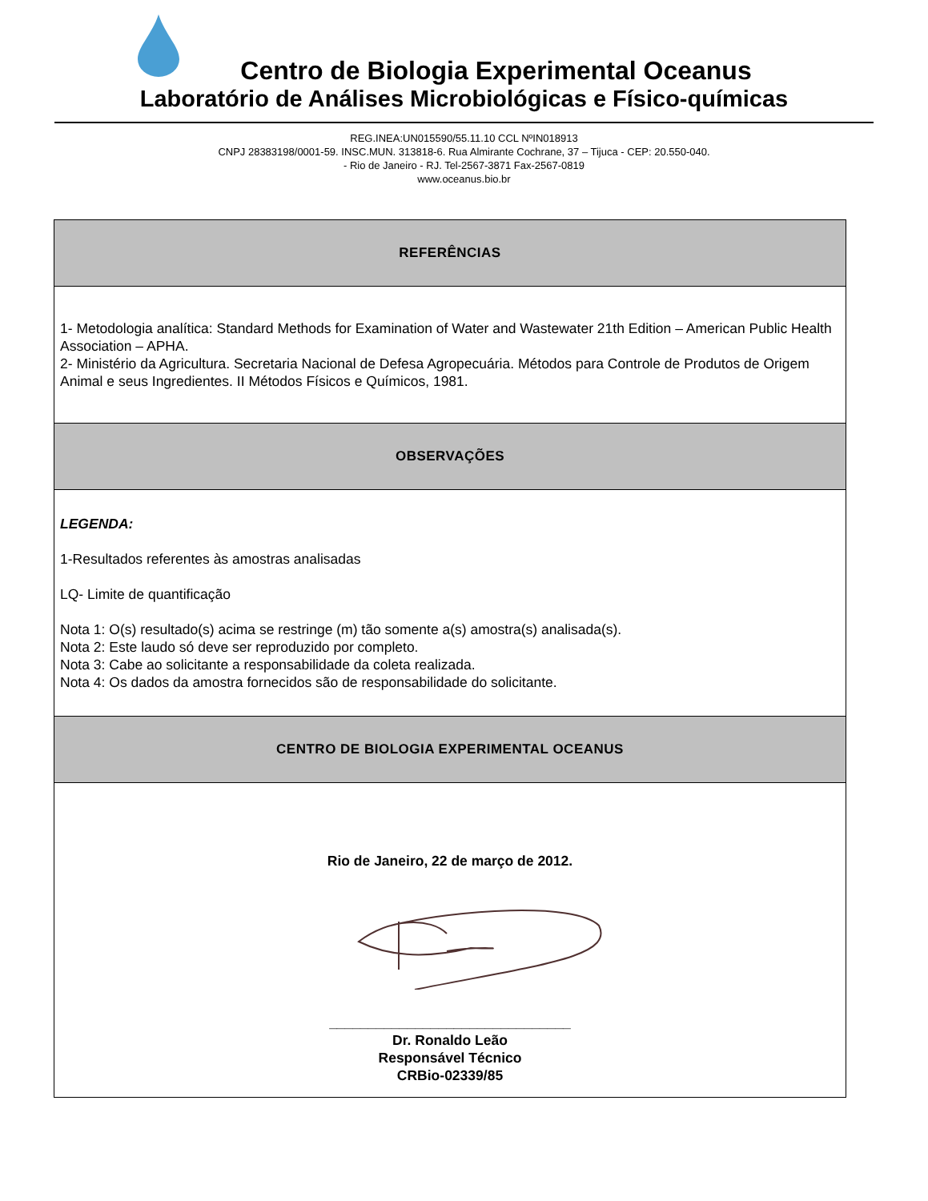Centro de Biologia Experimental Oceanus
Laboratório de Análises Microbiológicas e Físico-químicas
REG.INEA:UN015590/55.11.10 CCL NºIN018913
CNPJ 28383198/0001-59. INSC.MUN. 313818-6. Rua Almirante Cochrane, 37 – Tijuca - CEP: 20.550-040.
- Rio de Janeiro - RJ. Tel-2567-3871 Fax-2567-0819
www.oceanus.bio.br
| REFERÊNCIAS |
| --- |
| 1- Metodologia analítica: Standard Methods for Examination of Water and Wastewater 21th Edition – American Public Health Association – APHA. 2- Ministério da Agricultura. Secretaria Nacional de Defesa Agropecuária. Métodos para Controle de Produtos de Origem Animal e seus Ingredientes. II Métodos Físicos e Químicos, 1981. |
| OBSERVAÇÕES |
| LEGENDA: 1-Resultados referentes às amostras analisadas LQ- Limite de quantificação Nota 1: O(s) resultado(s) acima se restringe (m) tão somente a(s) amostra(s) analisada(s). Nota 2: Este laudo só deve ser reproduzido por completo. Nota 3: Cabe ao solicitante a responsabilidade da coleta realizada. Nota 4: Os dados da amostra fornecidos são de responsabilidade do solicitante. |
| CENTRO DE BIOLOGIA EXPERIMENTAL OCEANUS |
| Rio de Janeiro, 22 de março de 2012. _______________________________ Dr. Ronaldo Leão Responsável Técnico CRBio-02339/85 |